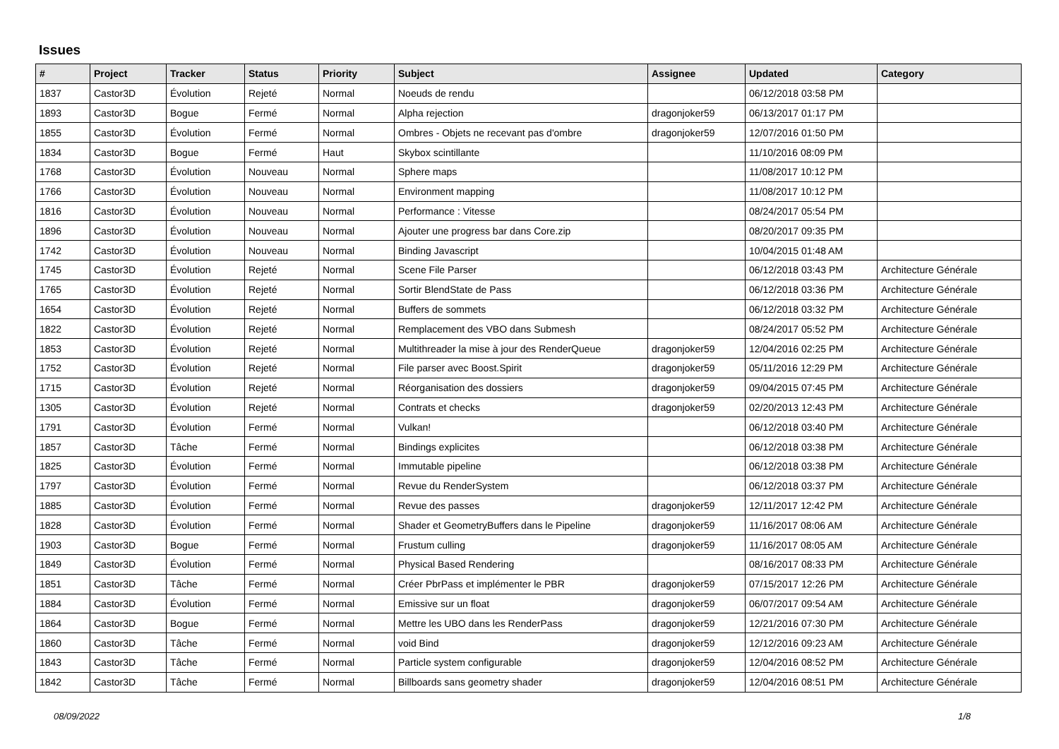Issues
| # | Project | Tracker | Status | Priority | Subject | Assignee | Updated | Category |
| --- | --- | --- | --- | --- | --- | --- | --- | --- |
| 1837 | Castor3D | Évolution | Rejeté | Normal | Noeuds de rendu | | 06/12/2018 03:58 PM | |
| 1893 | Castor3D | Bogue | Fermé | Normal | Alpha rejection | dragonjoker59 | 06/13/2017 01:17 PM | |
| 1855 | Castor3D | Évolution | Fermé | Normal | Ombres - Objets ne recevant pas d'ombre | dragonjoker59 | 12/07/2016 01:50 PM | |
| 1834 | Castor3D | Bogue | Fermé | Haut | Skybox scintillante | | 11/10/2016 08:09 PM | |
| 1768 | Castor3D | Évolution | Nouveau | Normal | Sphere maps | | 11/08/2017 10:12 PM | |
| 1766 | Castor3D | Évolution | Nouveau | Normal | Environment mapping | | 11/08/2017 10:12 PM | |
| 1816 | Castor3D | Évolution | Nouveau | Normal | Performance : Vitesse | | 08/24/2017 05:54 PM | |
| 1896 | Castor3D | Évolution | Nouveau | Normal | Ajouter une progress bar dans Core.zip | | 08/20/2017 09:35 PM | |
| 1742 | Castor3D | Évolution | Nouveau | Normal | Binding Javascript | | 10/04/2015 01:48 AM | |
| 1745 | Castor3D | Évolution | Rejeté | Normal | Scene File Parser | | 06/12/2018 03:43 PM | Architecture Générale |
| 1765 | Castor3D | Évolution | Rejeté | Normal | Sortir BlendState de Pass | | 06/12/2018 03:36 PM | Architecture Générale |
| 1654 | Castor3D | Évolution | Rejeté | Normal | Buffers de sommets | | 06/12/2018 03:32 PM | Architecture Générale |
| 1822 | Castor3D | Évolution | Rejeté | Normal | Remplacement des VBO dans Submesh | | 08/24/2017 05:52 PM | Architecture Générale |
| 1853 | Castor3D | Évolution | Rejeté | Normal | Multithreader la mise à jour des RenderQueue | dragonjoker59 | 12/04/2016 02:25 PM | Architecture Générale |
| 1752 | Castor3D | Évolution | Rejeté | Normal | File parser avec Boost.Spirit | dragonjoker59 | 05/11/2016 12:29 PM | Architecture Générale |
| 1715 | Castor3D | Évolution | Rejeté | Normal | Réorganisation des dossiers | dragonjoker59 | 09/04/2015 07:45 PM | Architecture Générale |
| 1305 | Castor3D | Évolution | Rejeté | Normal | Contrats et checks | dragonjoker59 | 02/20/2013 12:43 PM | Architecture Générale |
| 1791 | Castor3D | Évolution | Fermé | Normal | Vulkan! | | 06/12/2018 03:40 PM | Architecture Générale |
| 1857 | Castor3D | Tâche | Fermé | Normal | Bindings explicites | | 06/12/2018 03:38 PM | Architecture Générale |
| 1825 | Castor3D | Évolution | Fermé | Normal | Immutable pipeline | | 06/12/2018 03:38 PM | Architecture Générale |
| 1797 | Castor3D | Évolution | Fermé | Normal | Revue du RenderSystem | | 06/12/2018 03:37 PM | Architecture Générale |
| 1885 | Castor3D | Évolution | Fermé | Normal | Revue des passes | dragonjoker59 | 12/11/2017 12:42 PM | Architecture Générale |
| 1828 | Castor3D | Évolution | Fermé | Normal | Shader et GeometryBuffers dans le Pipeline | dragonjoker59 | 11/16/2017 08:06 AM | Architecture Générale |
| 1903 | Castor3D | Bogue | Fermé | Normal | Frustum culling | dragonjoker59 | 11/16/2017 08:05 AM | Architecture Générale |
| 1849 | Castor3D | Évolution | Fermé | Normal | Physical Based Rendering | | 08/16/2017 08:33 PM | Architecture Générale |
| 1851 | Castor3D | Tâche | Fermé | Normal | Créer PbrPass et implémenter le PBR | dragonjoker59 | 07/15/2017 12:26 PM | Architecture Générale |
| 1884 | Castor3D | Évolution | Fermé | Normal | Emissive sur un float | dragonjoker59 | 06/07/2017 09:54 AM | Architecture Générale |
| 1864 | Castor3D | Bogue | Fermé | Normal | Mettre les UBO dans les RenderPass | dragonjoker59 | 12/21/2016 07:30 PM | Architecture Générale |
| 1860 | Castor3D | Tâche | Fermé | Normal | void Bind | dragonjoker59 | 12/12/2016 09:23 AM | Architecture Générale |
| 1843 | Castor3D | Tâche | Fermé | Normal | Particle system configurable | dragonjoker59 | 12/04/2016 08:52 PM | Architecture Générale |
| 1842 | Castor3D | Tâche | Fermé | Normal | Billboards sans geometry shader | dragonjoker59 | 12/04/2016 08:51 PM | Architecture Générale |
08/09/2022 1/8